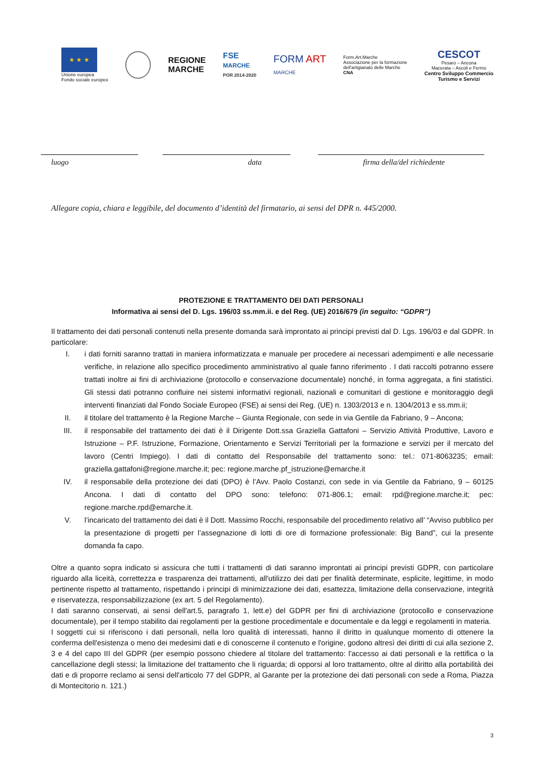★ ★ ★
Unione europea
Fondo sociale europeo
REGIONE
MARCHE
FSE
MARCHE
POR 2014-2020
FORM ART
MARCHE
Form.Art.Marche
Associazione per la formazione
dell'artigianato delle Marche
CNA
CESCOT
Pesaro – Ancona
Macerata – Ascoli e Fermo
Centro Sviluppo Commercio
Turismo e Servizi
luogo data firma della/del richiedente
Allegare copia, chiara e leggibile, del documento d’identità del firmatario, ai sensi del DPR n. 445/2000.
PROTEZIONE E TRATTAMENTO DEI DATI PERSONALI
Informativa ai sensi del D. Lgs. 196/03 ss.mm.ii. e del Reg. (UE) 2016/679 (in seguito: “GDPR”)
Il trattamento dei dati personali contenuti nella presente domanda sarà improntato ai principi previsti dal D. Lgs. 196/03 e dal GDPR. In particolare:
I. i dati forniti saranno trattati in maniera informatizzata e manuale per procedere ai necessari adempimenti e alle necessarie verifiche, in relazione allo specifico procedimento amministrativo al quale fanno riferimento . I dati raccolti potranno essere trattati inoltre ai fini di archiviazione (protocollo e conservazione documentale) nonché, in forma aggregata, a fini statistici. Gli stessi dati potranno confluire nei sistemi informativi regionali, nazionali e comunitari di gestione e monitoraggio degli interventi finanziati dal Fondo Sociale Europeo (FSE) ai sensi dei Reg. (UE) n. 1303/2013 e n. 1304/2013 e ss.mm.ii;
II. il titolare del trattamento è la Regione Marche – Giunta Regionale, con sede in via Gentile da Fabriano, 9 – Ancona;
III. il responsabile del trattamento dei dati è il Dirigente Dott.ssa Graziella Gattafoni – Servizio Attività Produttive, Lavoro e Istruzione – P.F. Istruzione, Formazione, Orientamento e Servizi Territoriali per la formazione e servizi per il mercato del lavoro (Centri Impiego). I dati di contatto del Responsabile del trattamento sono: tel.: 071-8063235; email: graziella.gattafoni@regione.marche.it; pec: regione.marche.pf_istruzione@emarche.it
IV. il responsabile della protezione dei dati (DPO) è l’Avv. Paolo Costanzi, con sede in via Gentile da Fabriano, 9 – 60125 Ancona. I dati di contatto del DPO sono: telefono: 071-806.1; email: rpd@regione.marche.it; pec: regione.marche.rpd@emarche.it.
V. l’incaricato del trattamento dei dati è il Dott. Massimo Rocchi, responsabile del procedimento relativo all’ “Avviso pubblico per la presentazione di progetti per l’assegnazione di lotti di ore di formazione professionale: Big Band”, cui la presente domanda fa capo.
Oltre a quanto sopra indicato si assicura che tutti i trattamenti di dati saranno improntati ai principi previsti GDPR, con particolare riguardo alla liceità, correttezza e trasparenza dei trattamenti, all'utilizzo dei dati per finalità determinate, esplicite, legittime, in modo pertinente rispetto al trattamento, rispettando i principi di minimizzazione dei dati, esattezza, limitazione della conservazione, integrità e riservatezza, responsabilizzazione (ex art. 5 del Regolamento).
I dati saranno conservati, ai sensi dell'art.5, paragrafo 1, lett.e) del GDPR per fini di archiviazione (protocollo e conservazione documentale), per il tempo stabilito dai regolamenti per la gestione procedimentale e documentale e da leggi e regolamenti in materia.
I soggetti cui si riferiscono i dati personali, nella loro qualità di interessati, hanno il diritto in qualunque momento di ottenere la conferma dell'esistenza o meno dei medesimi dati e di conoscerne il contenuto e l'origine, godono altresì dei diritti di cui alla sezione 2, 3 e 4 del capo III del GDPR (per esempio possono chiedere al titolare del trattamento: l'accesso ai dati personali e la rettifica o la cancellazione degli stessi; la limitazione del trattamento che li riguarda; di opporsi al loro trattamento, oltre al diritto alla portabilità dei dati e di proporre reclamo ai sensi dell'articolo 77 del GDPR, al Garante per la protezione dei dati personali con sede a Roma, Piazza di Montecitorio n. 121.)
3